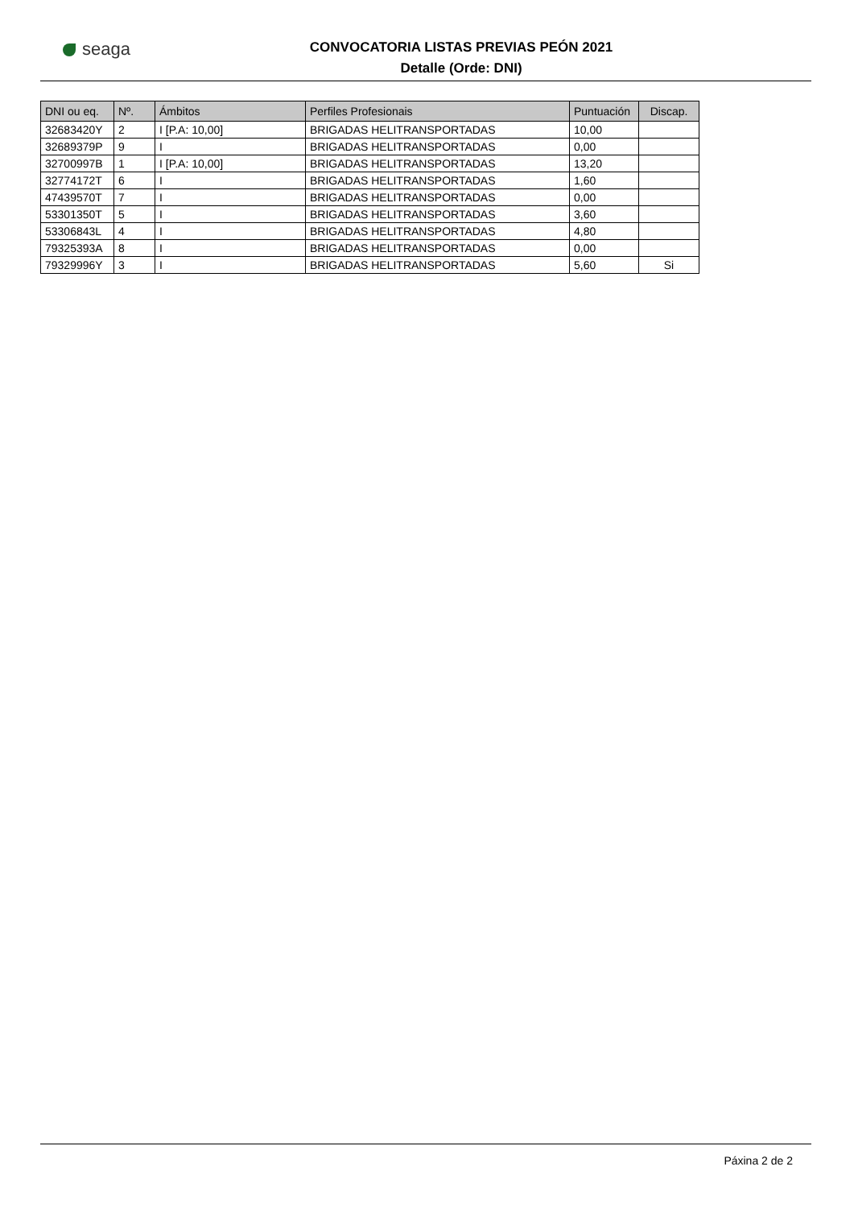seaga
CONVOCATORIA LISTAS PREVIAS PEÓN 2021
Detalle (Orde: DNI)
| DNI ou eq. | Nº. | Ámbitos | Perfiles Profesionais | Puntuación | Discap. |
| --- | --- | --- | --- | --- | --- |
| 32683420Y | 2 | I [P.A: 10,00] | BRIGADAS HELITRANSPORTADAS | 10,00 | |
| 32689379P | 9 | I | BRIGADAS HELITRANSPORTADAS | 0,00 | |
| 32700997B | 1 | I [P.A: 10,00] | BRIGADAS HELITRANSPORTADAS | 13,20 | |
| 32774172T | 6 | I | BRIGADAS HELITRANSPORTADAS | 1,60 | |
| 47439570T | 7 | I | BRIGADAS HELITRANSPORTADAS | 0,00 | |
| 53301350T | 5 | I | BRIGADAS HELITRANSPORTADAS | 3,60 | |
| 53306843L | 4 | I | BRIGADAS HELITRANSPORTADAS | 4,80 | |
| 79325393A | 8 | I | BRIGADAS HELITRANSPORTADAS | 0,00 | |
| 79329996Y | 3 | I | BRIGADAS HELITRANSPORTADAS | 5,60 | Si |
Páxina 2 de 2